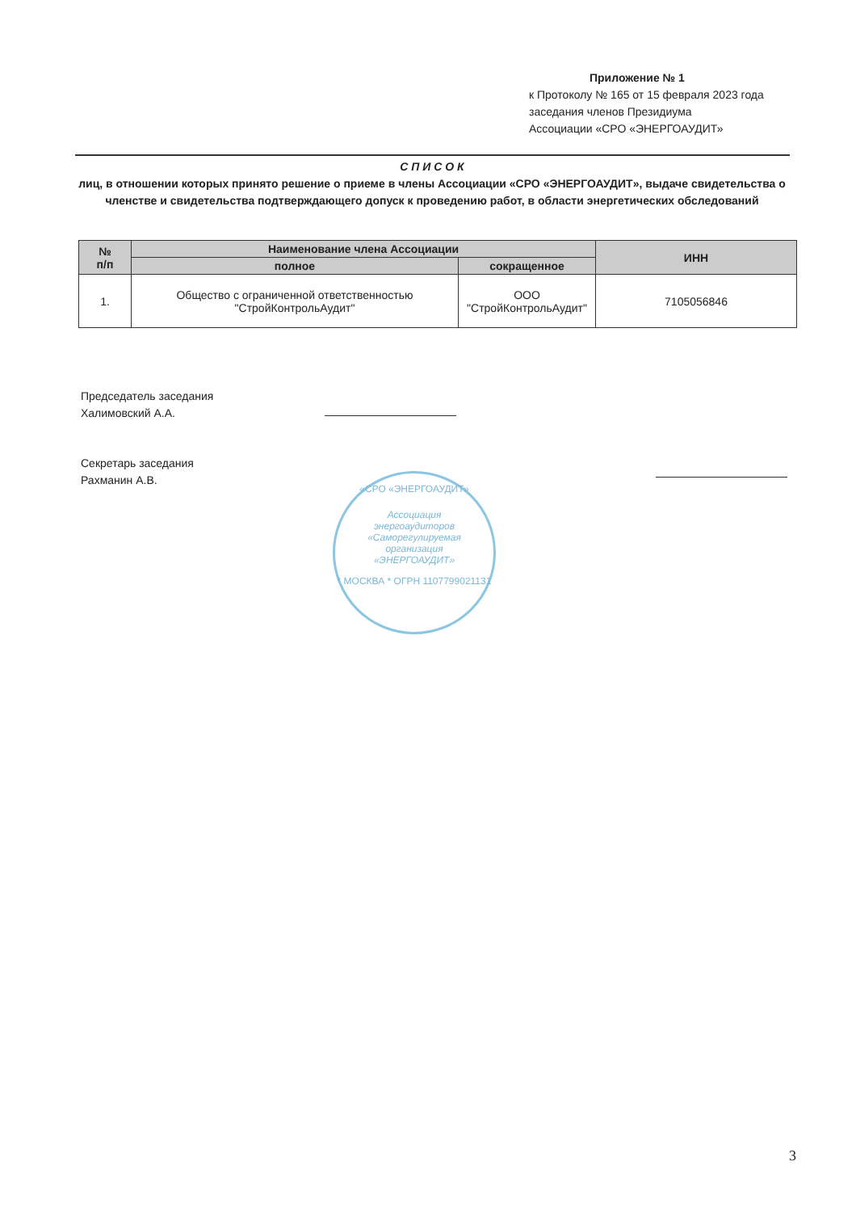Приложение № 1
к Протоколу № 165 от 15 февраля 2023 года
заседания членов Президиума
Ассоциации «СРО «ЭНЕРГОАУДИТ»
С П И С О К
лиц, в отношении которых принято решение о приеме в члены Ассоциации «СРО «ЭНЕРГОАУДИТ», выдаче свидетельства о членстве и свидетельства подтверждающего допуск к проведению работ, в области энергетических обследований
| № п/п | Наименование члена Ассоциации | | ИНН |
| --- | --- | --- | --- |
| | полное | сокращенное | |
| 1. | Общество с ограниченной ответственностью "СтройКонтрольАудит" | ООО "СтройКонтрольАудит" | 7105056846 |
Председатель заседания
Халимовский А.А.
Секретарь заседания
Рахманин А.В.
«СРО «ЭНЕРГОАУДИТ»
Ассоциация
энергоаудиторов
«Саморегулируемая
организация
«ЭНЕРГОАУДИТ»
* МОСКВА * ОГРН 1107799021131
3